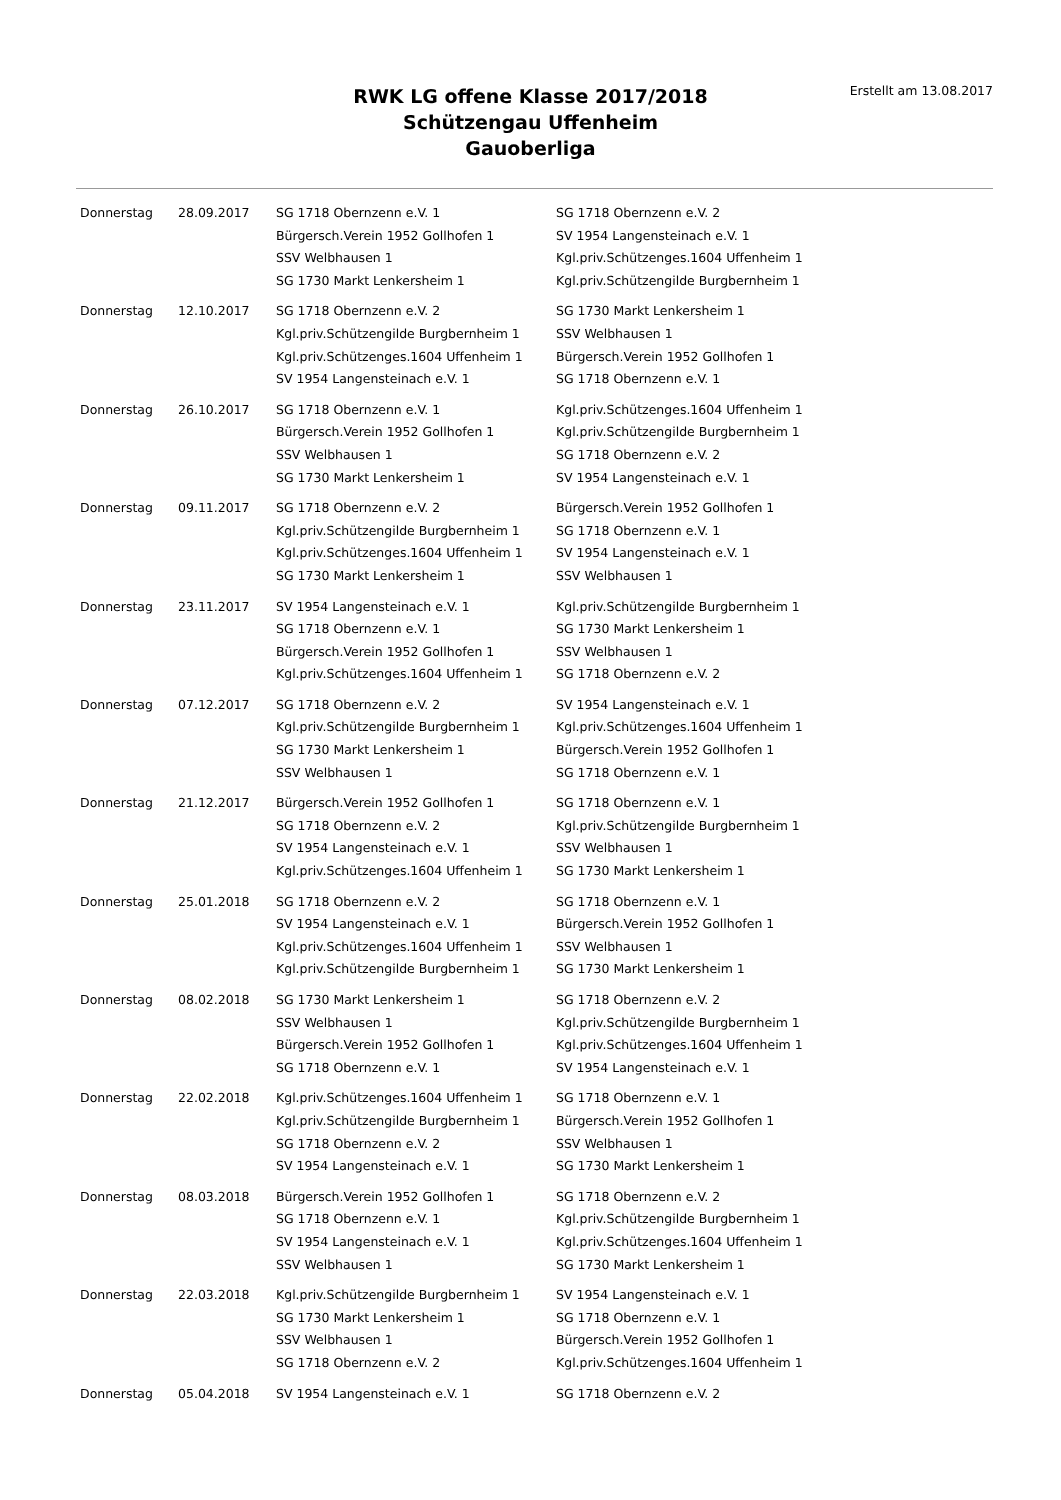RWK LG offene Klasse 2017/2018
Schützengau Uffenheim
Gauoberliga
Erstellt am 13.08.2017
| Donnerstag | 28.09.2017 | SG 1718 Obernzenn e.V. 1 | SG 1718 Obernzenn e.V. 2 |
| | | Bürgersch.Verein 1952 Gollhofen 1 | SV 1954 Langensteinach e.V. 1 |
| | | SSV Welbhausen 1 | Kgl.priv.Schützenges.1604 Uffenheim 1 |
| | | SG 1730 Markt Lenkersheim 1 | Kgl.priv.Schützengilde Burgbernheim 1 |
| Donnerstag | 12.10.2017 | SG 1718 Obernzenn e.V. 2 | SG 1730 Markt Lenkersheim 1 |
| | | Kgl.priv.Schützengilde Burgbernheim 1 | SSV Welbhausen 1 |
| | | Kgl.priv.Schützenges.1604 Uffenheim 1 | Bürgersch.Verein 1952 Gollhofen 1 |
| | | SV 1954 Langensteinach e.V. 1 | SG 1718 Obernzenn e.V. 1 |
| Donnerstag | 26.10.2017 | SG 1718 Obernzenn e.V. 1 | Kgl.priv.Schützenges.1604 Uffenheim 1 |
| | | Bürgersch.Verein 1952 Gollhofen 1 | Kgl.priv.Schützengilde Burgbernheim 1 |
| | | SSV Welbhausen 1 | SG 1718 Obernzenn e.V. 2 |
| | | SG 1730 Markt Lenkersheim 1 | SV 1954 Langensteinach e.V. 1 |
| Donnerstag | 09.11.2017 | SG 1718 Obernzenn e.V. 2 | Bürgersch.Verein 1952 Gollhofen 1 |
| | | Kgl.priv.Schützengilde Burgbernheim 1 | SG 1718 Obernzenn e.V. 1 |
| | | Kgl.priv.Schützenges.1604 Uffenheim 1 | SV 1954 Langensteinach e.V. 1 |
| | | SG 1730 Markt Lenkersheim 1 | SSV Welbhausen 1 |
| Donnerstag | 23.11.2017 | SV 1954 Langensteinach e.V. 1 | Kgl.priv.Schützengilde Burgbernheim 1 |
| | | SG 1718 Obernzenn e.V. 1 | SG 1730 Markt Lenkersheim 1 |
| | | Bürgersch.Verein 1952 Gollhofen 1 | SSV Welbhausen 1 |
| | | Kgl.priv.Schützenges.1604 Uffenheim 1 | SG 1718 Obernzenn e.V. 2 |
| Donnerstag | 07.12.2017 | SG 1718 Obernzenn e.V. 2 | SV 1954 Langensteinach e.V. 1 |
| | | Kgl.priv.Schützengilde Burgbernheim 1 | Kgl.priv.Schützenges.1604 Uffenheim 1 |
| | | SG 1730 Markt Lenkersheim 1 | Bürgersch.Verein 1952 Gollhofen 1 |
| | | SSV Welbhausen 1 | SG 1718 Obernzenn e.V. 1 |
| Donnerstag | 21.12.2017 | Bürgersch.Verein 1952 Gollhofen 1 | SG 1718 Obernzenn e.V. 1 |
| | | SG 1718 Obernzenn e.V. 2 | Kgl.priv.Schützengilde Burgbernheim 1 |
| | | SV 1954 Langensteinach e.V. 1 | SSV Welbhausen 1 |
| | | Kgl.priv.Schützenges.1604 Uffenheim 1 | SG 1730 Markt Lenkersheim 1 |
| Donnerstag | 25.01.2018 | SG 1718 Obernzenn e.V. 2 | SG 1718 Obernzenn e.V. 1 |
| | | SV 1954 Langensteinach e.V. 1 | Bürgersch.Verein 1952 Gollhofen 1 |
| | | Kgl.priv.Schützenges.1604 Uffenheim 1 | SSV Welbhausen 1 |
| | | Kgl.priv.Schützengilde Burgbernheim 1 | SG 1730 Markt Lenkersheim 1 |
| Donnerstag | 08.02.2018 | SG 1730 Markt Lenkersheim 1 | SG 1718 Obernzenn e.V. 2 |
| | | SSV Welbhausen 1 | Kgl.priv.Schützengilde Burgbernheim 1 |
| | | Bürgersch.Verein 1952 Gollhofen 1 | Kgl.priv.Schützenges.1604 Uffenheim 1 |
| | | SG 1718 Obernzenn e.V. 1 | SV 1954 Langensteinach e.V. 1 |
| Donnerstag | 22.02.2018 | Kgl.priv.Schützenges.1604 Uffenheim 1 | SG 1718 Obernzenn e.V. 1 |
| | | Kgl.priv.Schützengilde Burgbernheim 1 | Bürgersch.Verein 1952 Gollhofen 1 |
| | | SG 1718 Obernzenn e.V. 2 | SSV Welbhausen 1 |
| | | SV 1954 Langensteinach e.V. 1 | SG 1730 Markt Lenkersheim 1 |
| Donnerstag | 08.03.2018 | Bürgersch.Verein 1952 Gollhofen 1 | SG 1718 Obernzenn e.V. 2 |
| | | SG 1718 Obernzenn e.V. 1 | Kgl.priv.Schützengilde Burgbernheim 1 |
| | | SV 1954 Langensteinach e.V. 1 | Kgl.priv.Schützenges.1604 Uffenheim 1 |
| | | SSV Welbhausen 1 | SG 1730 Markt Lenkersheim 1 |
| Donnerstag | 22.03.2018 | Kgl.priv.Schützengilde Burgbernheim 1 | SV 1954 Langensteinach e.V. 1 |
| | | SG 1730 Markt Lenkersheim 1 | SG 1718 Obernzenn e.V. 1 |
| | | SSV Welbhausen 1 | Bürgersch.Verein 1952 Gollhofen 1 |
| | | SG 1718 Obernzenn e.V. 2 | Kgl.priv.Schützenges.1604 Uffenheim 1 |
| Donnerstag | 05.04.2018 | SV 1954 Langensteinach e.V. 1 | SG 1718 Obernzenn e.V. 2 |